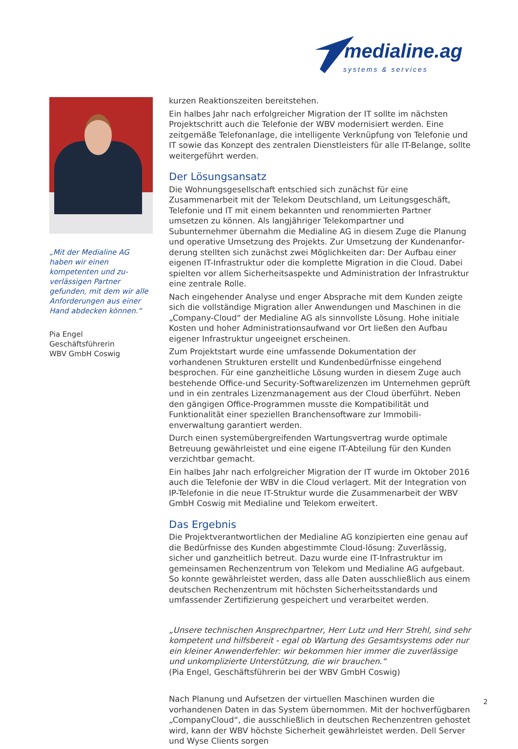medialine.ag
systems & services
„Mit der Medialine AG haben wir einen kompetenten und zu­verlässigen Partner gefunden, mit dem wir alle Anforderun­gen aus einer Hand abdecken können.“
Pia Engel
Geschäftsführerin
WBV GmbH Coswig
kurzen Reaktionszeiten bereitstehen.
Ein halbes Jahr nach erfolgreicher Migration der IT sollte im nächsten Projekt­schritt auch die Telefonie der WBV modernisiert werden. Eine zeitgemäße Telefon­anlage, die intelligente Verknüpfung von Telefonie und IT sowie das Konzept des zentralen Dienstleisters für alle IT-Belange, sollte weitergeführt werden.
Der Lösungsansatz
Die Wohnungsgesellschaft entschied sich zunächst für eine Zusammenarbeit mit der Telekom Deutschland, um Leitungsgeschäft, Telefonie und IT mit einem bekannten und renommierten Partner umsetzen zu können. Als langjähriger Tele­kompartner und Subunternehmer übernahm die Medialine AG in diesem Zuge die Planung und operative Umsetzung des Projekts. Zur Umsetzung der Kundenanfor­derung stellten sich zunächst zwei Möglichkeiten dar: Der Aufbau einer eigenen IT-Infrastruktur oder die komplette Migration in die Cloud. Dabei spielten vor allem Sicherheitsaspekte und Administration der Infrastruktur eine zentrale Rolle.
Nach eingehender Analyse und enger Absprache mit dem Kunden zeigte sich die vollständige Migration aller Anwendungen und Maschinen in die „Company-Cloud“ der Medialine AG als sinnvollste Lösung. Hohe initiale Kosten und hoher Administrationsaufwand vor Ort ließen den Aufbau eigener Infrastruktur ungeeig­net erscheinen.
Zum Projektstart wurde eine umfassende Dokumentation der vorhandenen Struk­turen erstellt und Kundenbedürfnisse eingehend besprochen. Für eine ganzheit­liche Lösung wurden in diesem Zuge auch bestehende Office-und Security-Soft­warelizenzen im Unternehmen geprüft und in ein zentrales Lizenzmanagement aus der Cloud überführt. Neben den gängigen Office-Programmen musste die Kompatibilität und Funktionalität einer speziellen Branchensoftware zur Immobili­enverwaltung garantiert werden.
Durch einen systemübergreifenden Wartungsvertrag wurde optimale Betreuung gewährleistet und eine eigene IT-Abteilung für den Kunden verzichtbar gemacht.
Ein halbes Jahr nach erfolgreicher Migration der IT wurde im Oktober 2016 auch die Telefonie der WBV in die Cloud verlagert. Mit der Integration von IP-Telefonie in die neue IT-Struktur wurde die Zusammenarbeit der WBV GmbH Coswig mit Medialine und Telekom erweitert.
Das Ergebnis
Die Projektverantwortlichen der Medialine AG konzipierten eine genau auf die Bedürfnisse des Kunden abgestimmte Cloud-lösung: Zuverlässig, sicher und ganzheitlich betreut. Dazu wurde eine IT-Infrastruktur im gemeinsamen Rechen­zentrum von Telekom und Medialine AG aufgebaut. So konnte gewährleistet werden, dass alle Daten ausschließlich aus einem deutschen Rechenzentrum mit höchsten Sicherheitsstandards und umfassender Zertifizierung gespeichert und verarbeitet werden.
„Unsere technischen Ansprechpartner, Herr Lutz und Herr Strehl, sind sehr kom­petent und hilfsbereit - egal ob Wartung des Gesamtsystems oder nur ein kleiner Anwenderfehler: wir bekommen hier immer die zuverlässige und unkomplizierte Unterstützung, die wir brauchen.“
(Pia Engel, Geschäftsführerin bei der WBV GmbH Coswig)
Nach Planung und Aufsetzen der virtuellen Maschinen wurden die vorhandenen Daten in das System übernommen. Mit der hochverfügbaren „CompanyCloud“, die ausschließlich in deutschen Rechenzentren gehostet wird, kann der WBV höchste Sicherheit gewährleistet werden. Dell Server und Wyse Clients sorgen
2